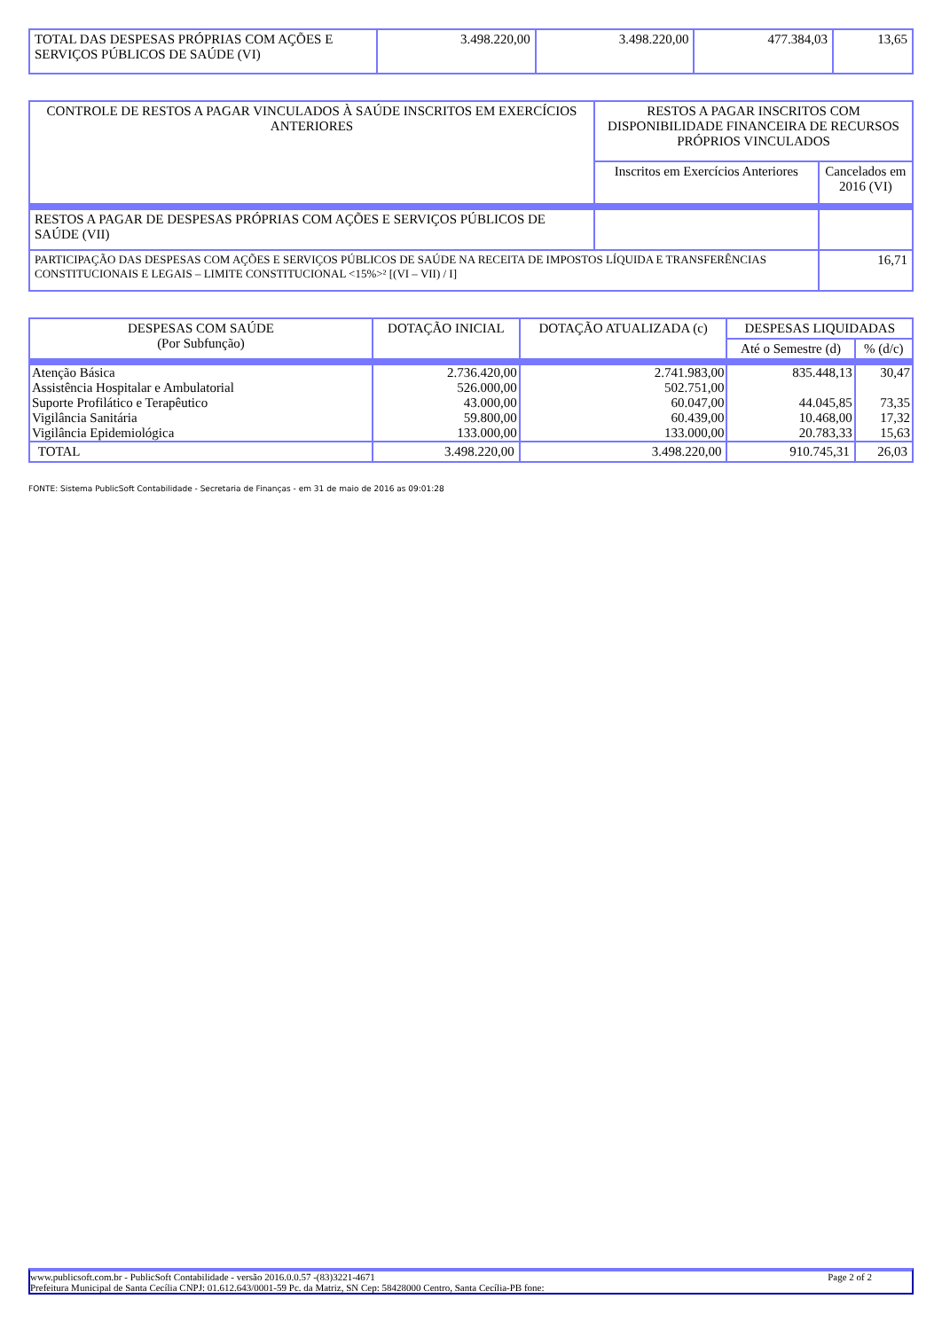| TOTAL DAS DESPESAS PRÓPRIAS COM AÇÕES E SERVIÇOS PÚBLICOS DE SAÚDE (VI) | 3.498.220,00 | 3.498.220,00 | 477.384,03 | 13,65 |
| CONTROLE DE RESTOS A PAGAR VINCULADOS À SAÚDE INSCRITOS EM EXERCÍCIOS ANTERIORES | RESTOS A PAGAR INSCRITOS COM DISPONIBILIDADE FINANCEIRA DE RECURSOS PRÓPRIOS VINCULADOS | |
| --- | --- | --- |
| | Inscritos em Exercícios Anteriores | Cancelados em 2016 (VI) |
| RESTOS A PAGAR DE DESPESAS PRÓPRIAS COM AÇÕES E SERVIÇOS PÚBLICOS DE SAÚDE (VII) | | |
| PARTICIPAÇÃO DAS DESPESAS COM AÇÕES E SERVIÇOS PÚBLICOS DE SAÚDE NA RECEITA DE IMPOSTOS LÍQUIDA E TRANSFERÊNCIAS CONSTITUCIONAIS E LEGAIS – LIMITE CONSTITUCIONAL <15%>² [(VI – VII) / I] | | 16,71 |
| DESPESAS COM SAÚDE (Por Subfunção) | DOTAÇÃO INICIAL | DOTAÇÃO ATUALIZADA (c) | DESPESAS LIQUIDADAS | |
| --- | --- | --- | --- | --- |
| | | | Até o Semestre (d) | % (d/c) |
| Atenção Básica | 2.736.420,00 | 2.741.983,00 | 835.448,13 | 30,47 |
| Assistência Hospitalar e Ambulatorial | 526.000,00 | 502.751,00 | | |
| Suporte Profilático e Terapêutico | 43.000,00 | 60.047,00 | 44.045,85 | 73,35 |
| Vigilância Sanitária | 59.800,00 | 60.439,00 | 10.468,00 | 17,32 |
| Vigilância Epidemiológica | 133.000,00 | 133.000,00 | 20.783,33 | 15,63 |
| TOTAL | 3.498.220,00 | 3.498.220,00 | 910.745,31 | 26,03 |
FONTE: Sistema PublicSoft Contabilidade - Secretaria de Finanças - em 31 de maio de 2016 as 09:01:28
www.publicsoft.com.br - PublicSoft Contabilidade - versão 2016.0.0.57 -(83)3221-4671 Page 2 of 2
Prefeitura Municipal de Santa Cecília CNPJ: 01.612.643/0001-59 Pc. da Matriz, SN Cep: 58428000 Centro, Santa Cecília-PB fone: